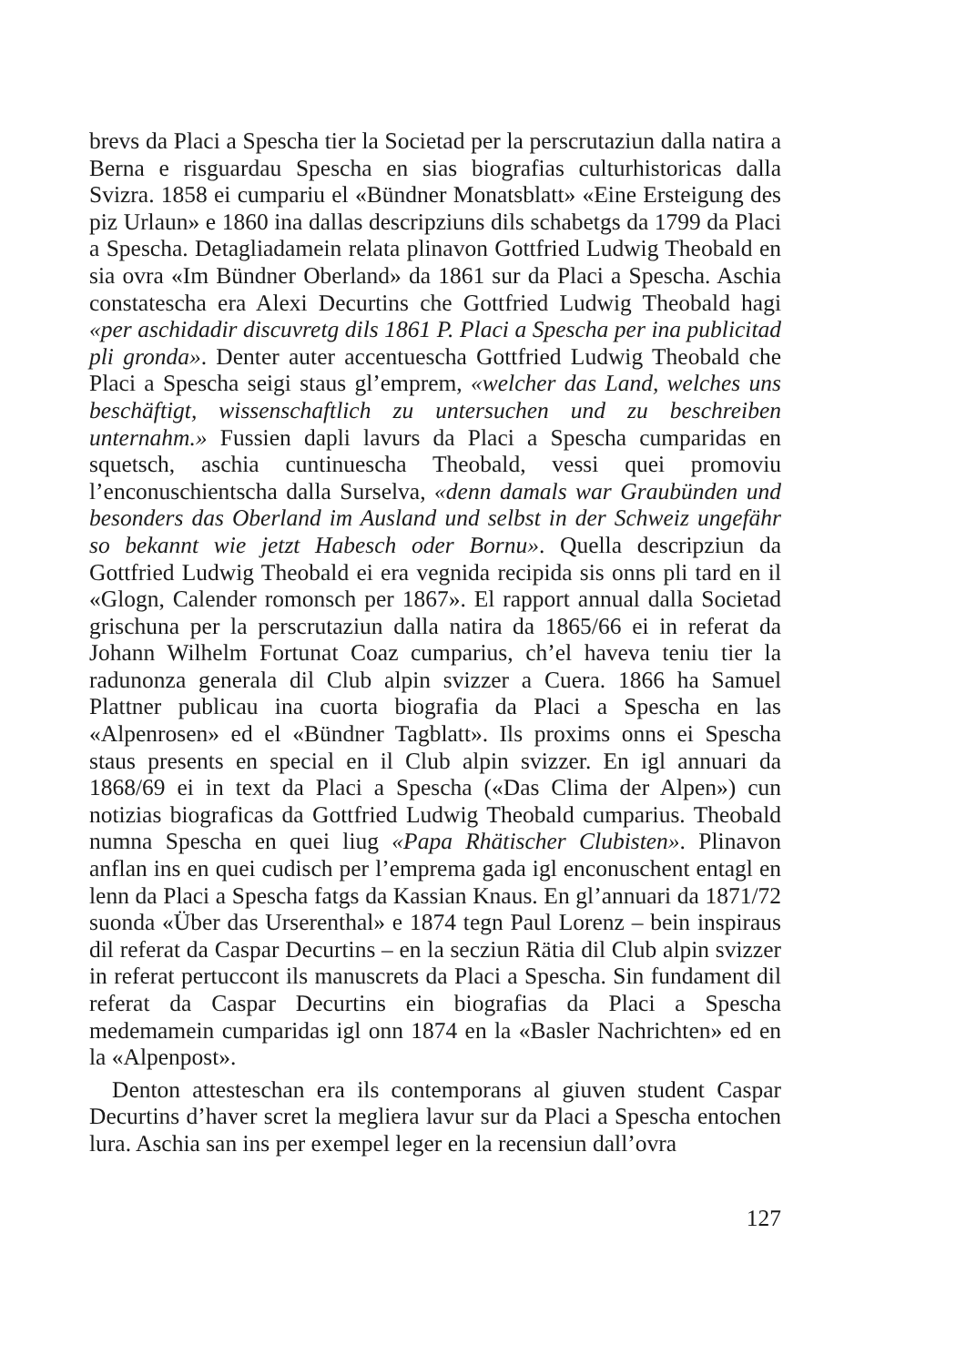brevs da Placi a Spescha tier la Societad per la perscrutaziun dalla natira a Berna e risguardau Spescha en sias biografias culturhistoricas dalla Svizra. 1858 ei cumpariu el «Bündner Monatsblatt» «Eine Ersteigung des piz Urlaun» e 1860 ina dallas descripziuns dils schabetgs da 1799 da Placi a Spescha. Detagliadamein relata plinavon Gottfried Ludwig Theobald en sia ovra «Im Bündner Oberland» da 1861 sur da Placi a Spescha. Aschia constatescha era Alexi Decurtins che Gottfried Ludwig Theobald hagi «per aschidadir discuvretg dils 1861 P. Placi a Spescha per ina publicitad pli gronda». Denter auter accentuescha Gottfried Ludwig Theobald che Placi a Spescha seigi staus gl’emprem, «welcher das Land, welches uns beschäftigt, wissenschaftlich zu untersuchen und zu beschreiben unternahm.» Fussien dapli lavurs da Placi a Spescha cumparidas en squetsch, aschia cuntinuescha Theobald, vessi quei promoviu l’enconuschientscha dalla Surselva, «denn damals war Graubünden und besonders das Oberland im Ausland und selbst in der Schweiz ungefähr so bekannt wie jetzt Habesch oder Bornu». Quella descripziun da Gottfried Ludwig Theobald ei era vegnida recipida sis onns pli tard en il «Glogn, Calender romonsch per 1867». El rapport annual dalla Societad grischuna per la perscrutaziun dalla natira da 1865/66 ei in referat da Johann Wilhelm Fortunat Coaz cumparius, ch’el haveva teniu tier la radunonza generala dil Club alpin svizzer a Cuera. 1866 ha Samuel Plattner publicau ina cuorta biografia da Placi a Spescha en las «Alpenrosen» ed el «Bündner Tagblatt». Ils proxims onns ei Spescha staus presents en special en il Club alpin svizzer. En igl annuari da 1868/69 ei in text da Placi a Spescha («Das Clima der Alpen») cun notizias biograficas da Gottfried Ludwig Theobald cumparius. Theobald numna Spescha en quei liug «Papa Rhätischer Clubisten». Plinavon anflan ins en quei cudisch per l’emprema gada igl enconuschent entagl en lenn da Placi a Spescha fatgs da Kassian Knaus. En gl’annuari da 1871/72 suonda «Über das Urserenthal» e 1874 tegn Paul Lorenz – bein inspiraus dil referat da Caspar Decurtins – en la secziun Rätia dil Club alpin svizzer in referat pertuccont ils manuscrets da Placi a Spescha. Sin fundament dil referat da Caspar Decurtins ein biografias da Placi a Spescha medemamein cumparidas igl onn 1874 en la «Basler Nachrichten» ed en la «Alpenpost».
Denton attesteschan era ils contemporans al giuven student Caspar Decurtins d’haver scret la megliera lavur sur da Placi a Spescha entochen lura. Aschia san ins per exempel leger en la recensiun dall’ovra
127